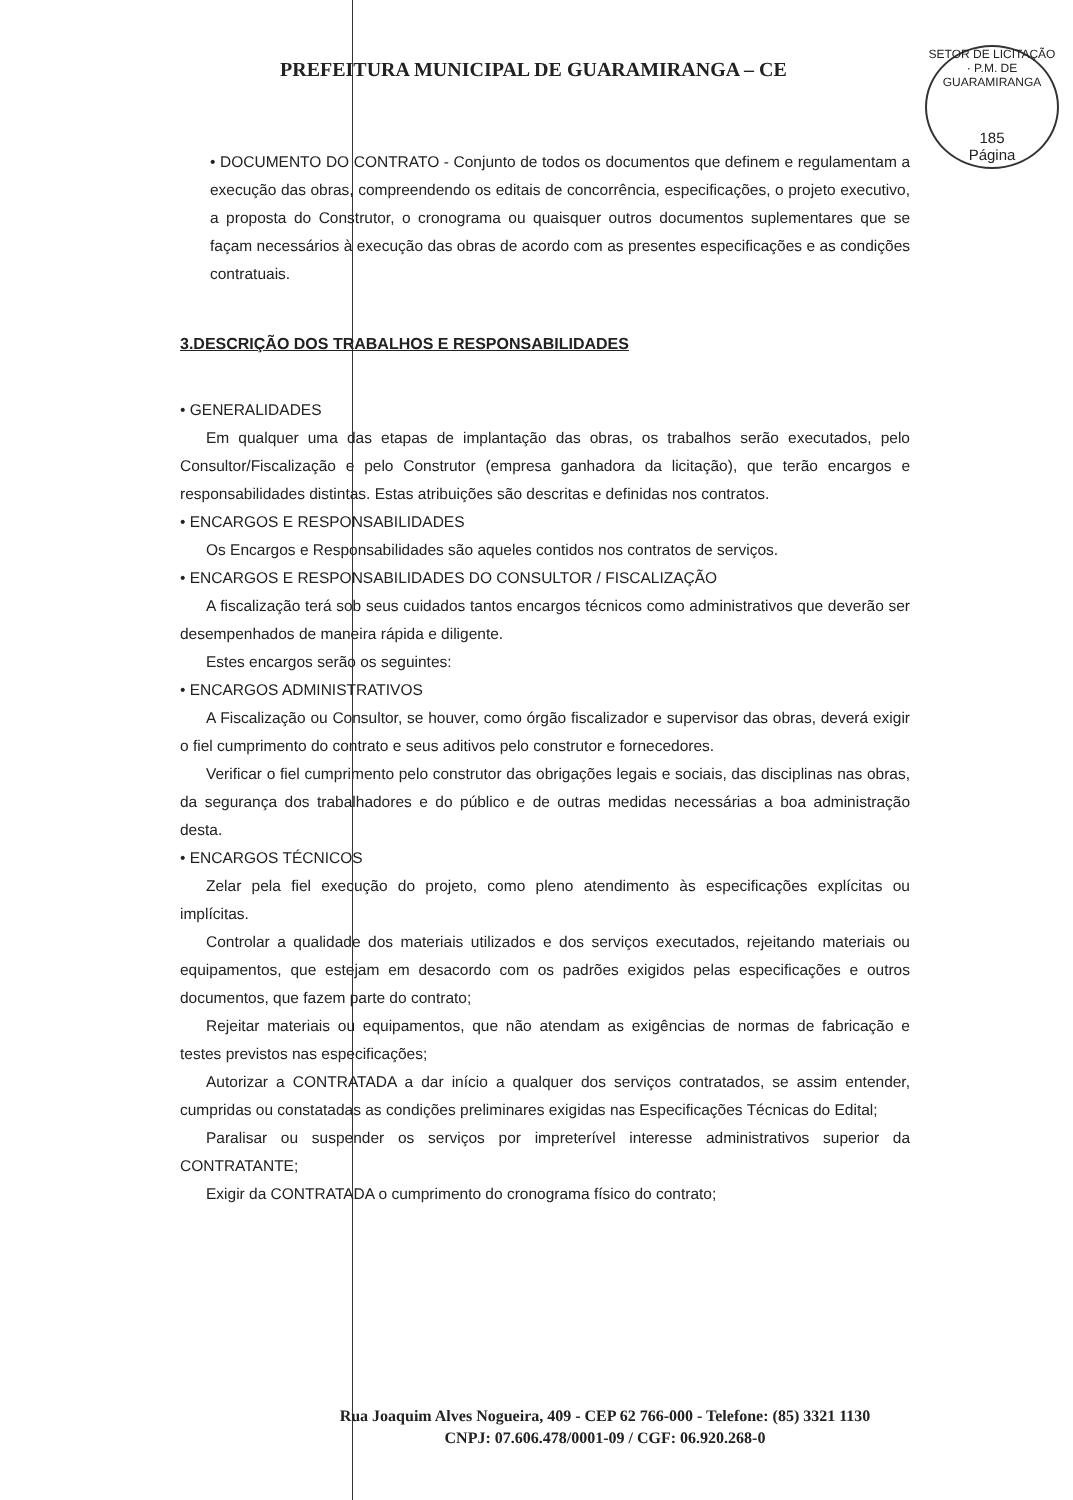PREFEITURA MUNICIPAL DE GUARAMIRANGA – CE
SETOR DE LICITAÇÃO · P.M. DE GUARAMIRANGA
185
Página
• DOCUMENTO DO CONTRATO - Conjunto de todos os documentos que definem e regulamentam a execução das obras, compreendendo os editais de concorrência, especificações, o projeto executivo, a proposta do Construtor, o cronograma ou quaisquer outros documentos suplementares que se façam necessários à execução das obras de acordo com as presentes especificações e as condições contratuais.
3.DESCRIÇÃO DOS TRABALHOS E RESPONSABILIDADES
• GENERALIDADES
Em qualquer uma das etapas de implantação das obras, os trabalhos serão executados, pelo Consultor/Fiscalização e pelo Construtor (empresa ganhadora da licitação), que terão encargos e responsabilidades distintas. Estas atribuições são descritas e definidas nos contratos.
• ENCARGOS E RESPONSABILIDADES
Os Encargos e Responsabilidades são aqueles contidos nos contratos de serviços.
• ENCARGOS E RESPONSABILIDADES DO CONSULTOR / FISCALIZAÇÃO
A fiscalização terá sob seus cuidados tantos encargos técnicos como administrativos que deverão ser desempenhados de maneira rápida e diligente.
Estes encargos serão os seguintes:
• ENCARGOS ADMINISTRATIVOS
A Fiscalização ou Consultor, se houver, como órgão fiscalizador e supervisor das obras, deverá exigir o fiel cumprimento do contrato e seus aditivos pelo construtor e fornecedores.
Verificar o fiel cumprimento pelo construtor das obrigações legais e sociais, das disciplinas nas obras, da segurança dos trabalhadores e do público e de outras medidas necessárias a boa administração desta.
• ENCARGOS TÉCNICOS
Zelar pela fiel execução do projeto, como pleno atendimento às especificações explícitas ou implícitas.
Controlar a qualidade dos materiais utilizados e dos serviços executados, rejeitando materiais ou equipamentos, que estejam em desacordo com os padrões exigidos pelas especificações e outros documentos, que fazem parte do contrato;
Rejeitar materiais ou equipamentos, que não atendam as exigências de normas de fabricação e testes previstos nas especificações;
Autorizar a CONTRATADA a dar início a qualquer dos serviços contratados, se assim entender, cumpridas ou constatadas as condições preliminares exigidas nas Especificações Técnicas do Edital;
Paralisar ou suspender os serviços por impreterível interesse administrativos superior da CONTRATANTE;
Exigir da CONTRATADA o cumprimento do cronograma físico do contrato;
Rua Joaquim Alves Nogueira, 409 - CEP 62 766-000 - Telefone: (85) 3321 1130
CNPJ: 07.606.478/0001-09 / CGF: 06.920.268-0